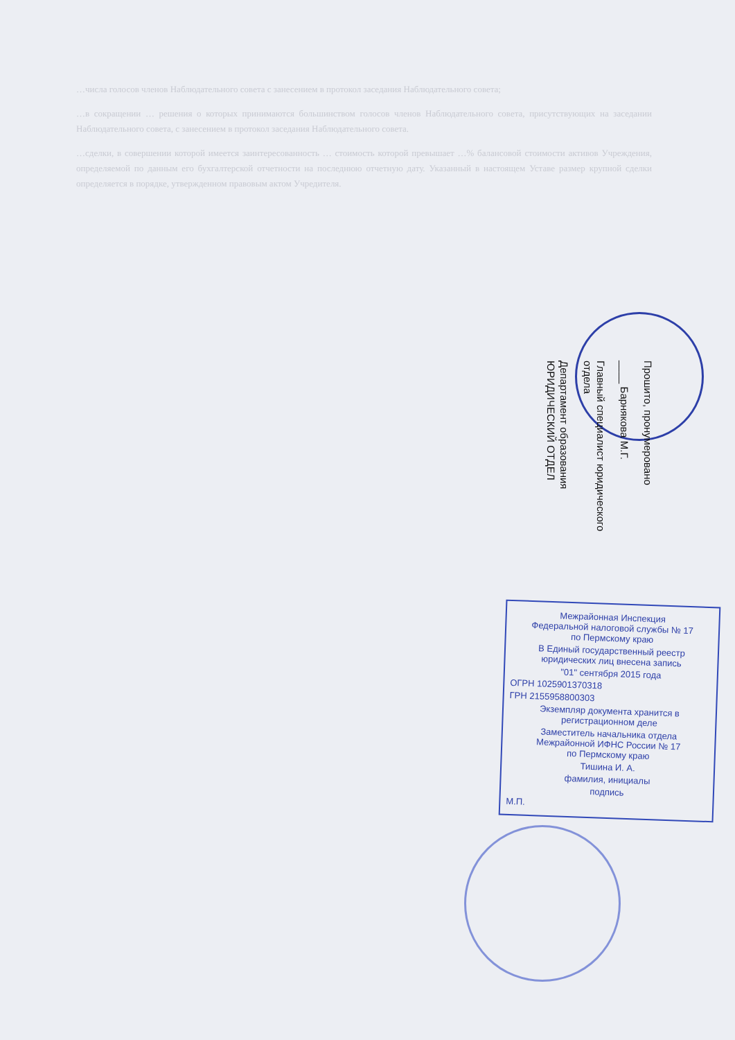…числа голосов членов Наблюдательного совета с занесением в протокол заседания Наблюдательного совета;
…в сокращении … решения о которых принимаются большинством голосов членов Наблюдательного совета, присутствующих на заседании Наблюдательного совета, с занесением в протокол заседания Наблюдательного совета.
…сделки, в совершении которой имеется заинтересованность … стоимость которой превышает …% балансовой стоимости активов Учреждения, определяемой по данным его бухгалтерской отчетности на последнюю отчетную дату. Указанный в настоящем Уставе размер крупной сделки определяется в порядке, утвержденном правовым актом Учредителя.
Прошито, пронумеровано
____ Барнякова М.Г.
Главный специалист юридического отдела
Департамент образования ЮРИДИЧЕСКИЙ ОТДЕЛ
Межрайонная Инспекция
Федеральной налоговой службы № 17
по Пермскому краю
В Единый государственный реестр
юридических лиц внесена запись
"01" сентября 2015 года
ОГРН 1025901370318
ГРН 2155958800303
Экземпляр документа хранится в
регистрационном деле
Заместитель начальника отдела
Межрайонной ИФНС России № 17
по Пермскому краю
Тишина И. А.
фамилия, инициалы
подпись
М.П.